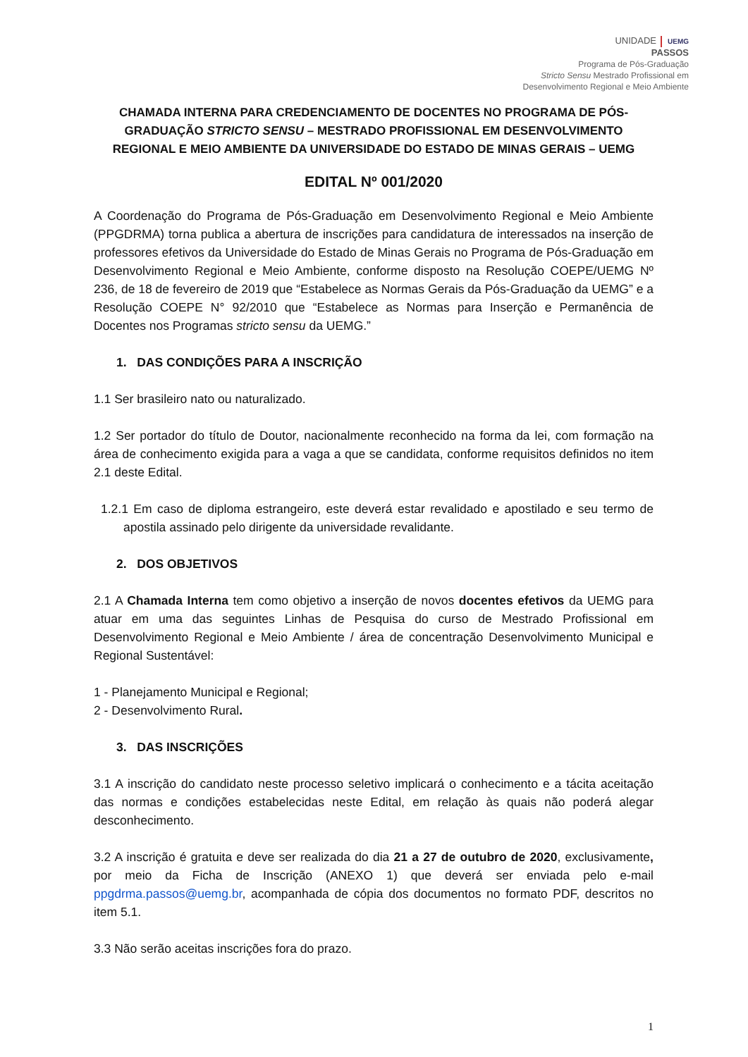UNIDADE UEMG
PASSOS
Programa de Pós-Graduação
Stricto Sensu Mestrado Profissional em
Desenvolvimento Regional e Meio Ambiente
CHAMADA INTERNA PARA CREDENCIAMENTO DE DOCENTES NO PROGRAMA DE PÓS-GRADUAÇÃO STRICTO SENSU – MESTRADO PROFISSIONAL EM DESENVOLVIMENTO REGIONAL E MEIO AMBIENTE DA UNIVERSIDADE DO ESTADO DE MINAS GERAIS – UEMG
EDITAL Nº 001/2020
A Coordenação do Programa de Pós-Graduação em Desenvolvimento Regional e Meio Ambiente (PPGDRMA) torna publica a abertura de inscrições para candidatura de interessados na inserção de professores efetivos da Universidade do Estado de Minas Gerais no Programa de Pós-Graduação em Desenvolvimento Regional e Meio Ambiente, conforme disposto na Resolução COEPE/UEMG Nº 236, de 18 de fevereiro de 2019 que “Estabelece as Normas Gerais da Pós-Graduação da UEMG” e a Resolução COEPE N° 92/2010 que “Estabelece as Normas para Inserção e Permanência de Docentes nos Programas stricto sensu da UEMG.”
1. DAS CONDIÇÕES PARA A INSCRIÇÃO
1.1 Ser brasileiro nato ou naturalizado.
1.2 Ser portador do título de Doutor, nacionalmente reconhecido na forma da lei, com formação na área de conhecimento exigida para a vaga a que se candidata, conforme requisitos definidos no item 2.1 deste Edital.
1.2.1 Em caso de diploma estrangeiro, este deverá estar revalidado e apostilado e seu termo de apostila assinado pelo dirigente da universidade revalidante.
2. DOS OBJETIVOS
2.1 A Chamada Interna tem como objetivo a inserção de novos docentes efetivos da UEMG para atuar em uma das seguintes Linhas de Pesquisa do curso de Mestrado Profissional em Desenvolvimento Regional e Meio Ambiente / área de concentração Desenvolvimento Municipal e Regional Sustentável:
1 - Planejamento Municipal e Regional;
2 - Desenvolvimento Rural.
3. DAS INSCRIÇÕES
3.1 A inscrição do candidato neste processo seletivo implicará o conhecimento e a tácita aceitação das normas e condições estabelecidas neste Edital, em relação às quais não poderá alegar desconhecimento.
3.2 A inscrição é gratuita e deve ser realizada do dia 21 a 27 de outubro de 2020, exclusivamente, por meio da Ficha de Inscrição (ANEXO 1) que deverá ser enviada pelo e-mail ppgdrma.passos@uemg.br, acompanhada de cópia dos documentos no formato PDF, descritos no item 5.1.
3.3 Não serão aceitas inscrições fora do prazo.
1